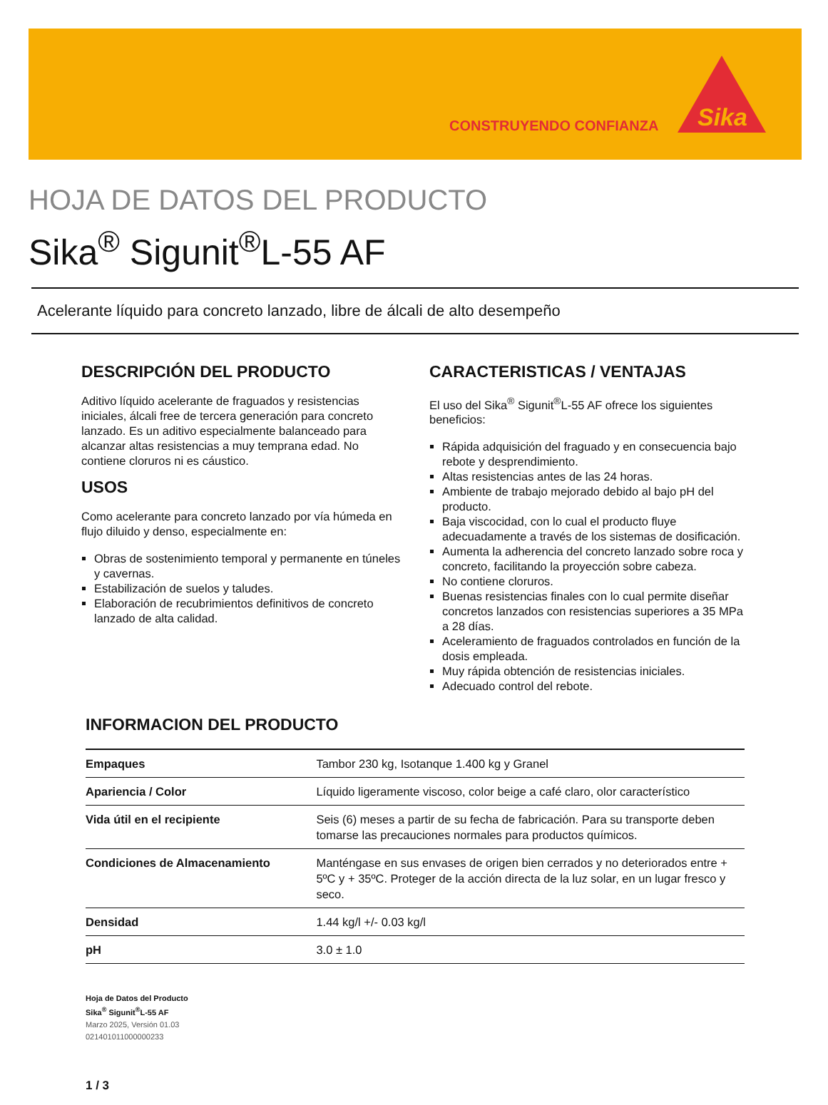CONSTRUYENDO CONFIANZA
Sika
HOJA DE DATOS DEL PRODUCTO
Sika<sup>®</sup> Sigunit<sup>®</sup>L-55 AF
Acelerante líquido para concreto lanzado, libre de álcali de alto desempeño
DESCRIPCIÓN DEL PRODUCTO
Aditivo líquido acelerante de fraguados y resistencias iniciales, álcali free de tercera generación para concreto lanzado. Es un aditivo especialmente balanceado para alcanzar altas resistencias a muy temprana edad. No contiene cloruros ni es cáustico.
USOS
Como acelerante para concreto lanzado por vía húmeda en flujo diluido y denso, especialmente en:
Obras de sostenimiento temporal y permanente en túneles y cavernas.
Estabilización de suelos y taludes.
Elaboración de recubrimientos definitivos de concreto lanzado de alta calidad.
CARACTERISTICAS / VENTAJAS
El uso del Sika<sup>®</sup> Sigunit<sup>®</sup>L-55 AF ofrece los siguientes beneficios:
Rápida adquisición del fraguado y en consecuencia bajo rebote y desprendimiento.
Altas resistencias antes de las 24 horas.
Ambiente de trabajo mejorado debido al bajo pH del producto.
Baja viscocidad, con lo cual el producto fluye adecuadamente a través de los sistemas de dosificación.
Aumenta la adherencia del concreto lanzado sobre roca y concreto, facilitando la proyección sobre cabeza.
No contiene cloruros.
Buenas resistencias finales con lo cual permite diseñar concretos lanzados con resistencias superiores a 35 MPa a 28 días.
Aceleramiento de fraguados controlados en función de la dosis empleada.
Muy rápida obtención de resistencias iniciales.
Adecuado control del rebote.
INFORMACION DEL PRODUCTO
| Empaques | Tambor 230 kg, Isotanque 1.400 kg y Granel |
| Apariencia / Color | Líquido ligeramente viscoso, color beige a café claro, olor característico |
| Vida útil en el recipiente | Seis (6) meses a partir de su fecha de fabricación. Para su transporte deben tomarse las precauciones normales para productos químicos. |
| Condiciones de Almacenamiento | Manténgase en sus envases de origen bien cerrados y no deteriorados entre + 5ºC y + 35ºC. Proteger de la acción directa de la luz solar, en un lugar fresco y seco. |
| Densidad | 1.44 kg/l +/- 0.03 kg/l |
| pH | 3.0 ± 1.0 |
Hoja de Datos del Producto
Sika<sup>®</sup> Sigunit<sup>®</sup>L-55 AF
Marzo 2025, Versión 01.03
021401011000000233
1 / 3